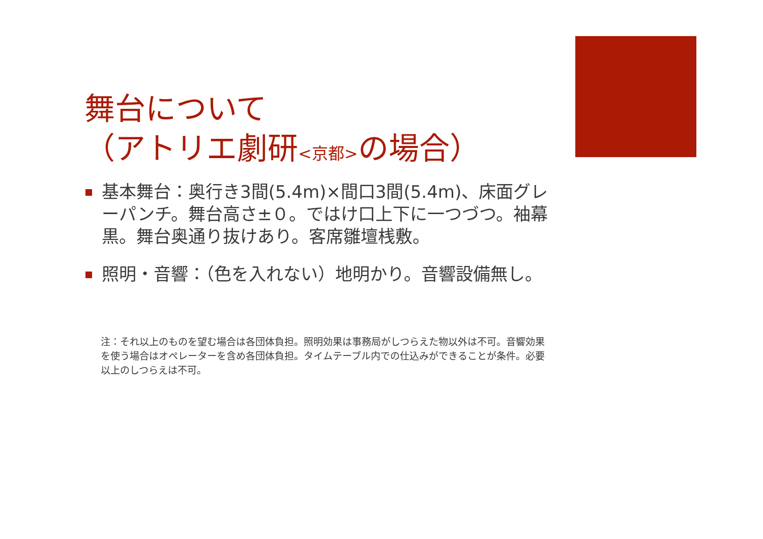舞台について
（アトリエ劇研<京都>の場合）
基本舞台：奥行き3間(5.4m)×間口3間(5.4m)、床面グレーパンチ。舞台高さ±０。ではけ口上下に一つづつ。袖幕黒。舞台奥通り抜けあり。客席雛壇桟敷。
照明・音響：（色を入れない）地明かり。音響設備無し。
注：それ以上のものを望む場合は各団体負担。照明効果は事務局がしつらえた物以外は不可。音響効果を使う場合はオペレーターを含め各団体負担。タイムテーブル内での仕込みができることが条件。必要以上のしつらえは不可。